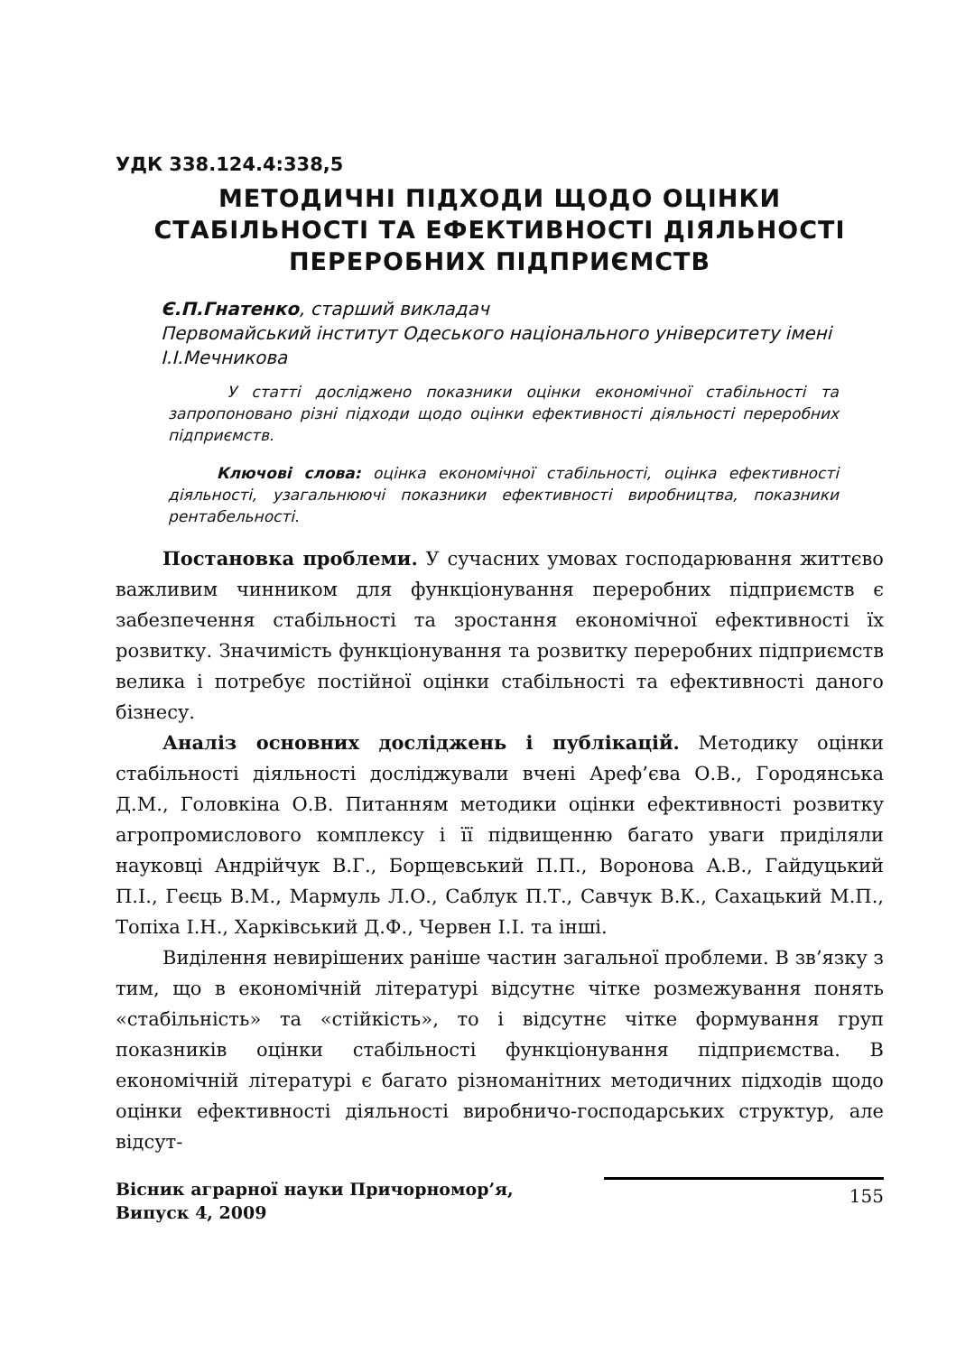УДК 338.124.4:338,5
МЕТОДИЧНІ ПІДХОДИ ЩОДО ОЦІНКИ СТАБІЛЬНОСТІ ТА ЕФЕКТИВНОСТІ ДІЯЛЬНОСТІ ПЕРЕРОБНИХ ПІДПРИЄМСТВ
Є.П.Гнатенко, старший викладач
Первомайський інститут Одеського національного університету імені І.І.Мечникова
У статті досліджено показники оцінки економічної стабільності та запропоновано різні підходи щодо оцінки ефективності діяльності переробних підприємств.
Ключові слова: оцінка економічної стабільності, оцінка ефективності діяльності, узагальнюючі показники ефективності виробництва, показники рентабельності.
Постановка проблеми. У сучасних умовах господарювання життєво важливим чинником для функціонування переробних підприємств є забезпечення стабільності та зростання економічної ефективності їх розвитку. Значимість функціонування та розвитку переробних підприємств велика і потребує постійної оцінки стабільності та ефективності даного бізнесу.
Аналіз основних досліджень і публікацій. Методику оцінки стабільності діяльності досліджували вчені Ареф’єва О.В., Городянська Д.М., Головкіна О.В. Питанням методики оцінки ефективності розвитку агропромислового комплексу і її підвищенню багато уваги приділяли науковці Андрійчук В.Г., Борщевський П.П., Воронова А.В., Гайдуцький П.І., Геєць В.М., Мармуль Л.О., Саблук П.Т., Савчук В.К., Сахацький М.П., Топіха І.Н., Харківський Д.Ф., Червен І.І. та інші.
Виділення невирішених раніше частин загальної проблеми. В зв’язку з тим, що в економічній літературі відсутнє чітке розмежування понять «стабільність» та «стійкість», то і відсутнє чітке формування груп показників оцінки стабільності функціонування підприємства. В економічній літературі є багато різноманітних методичних підходів щодо оцінки ефективності діяльності виробничо-господарських структур, але відсут-
Вісник аграрної науки Причорномор’я,
Випуск 4, 2009
155